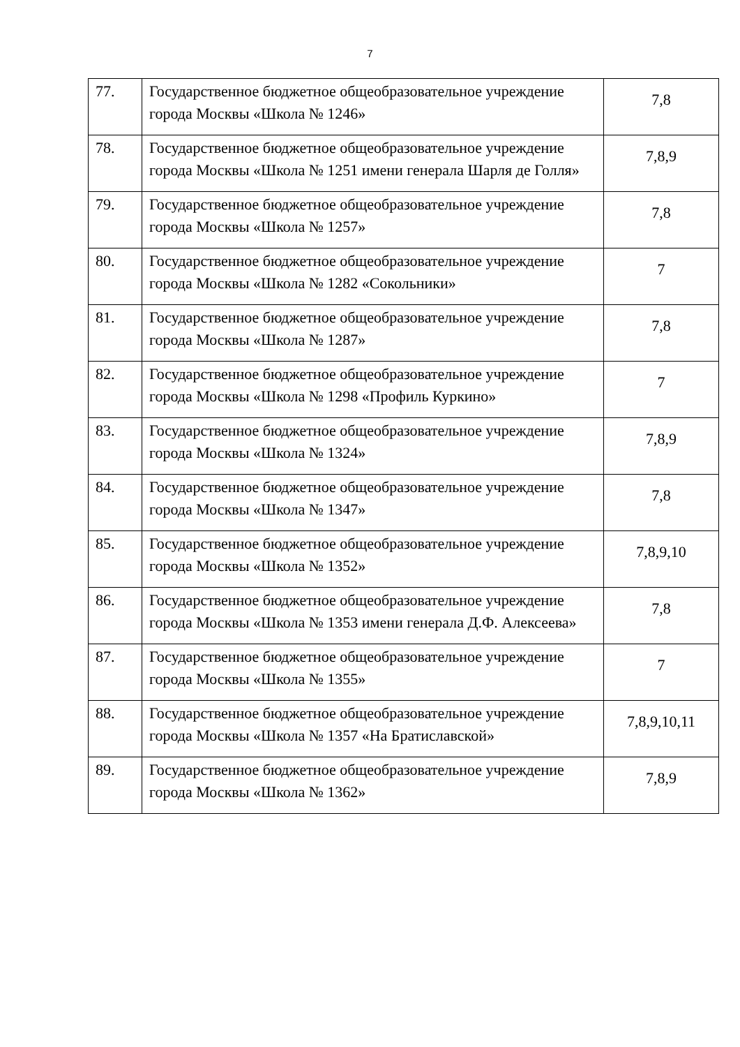7
| 77. | Государственное бюджетное общеобразовательное учреждение города Москвы «Школа № 1246» | 7,8 |
| 78. | Государственное бюджетное общеобразовательное учреждение города Москвы «Школа № 1251 имени генерала Шарля де Голля» | 7,8,9 |
| 79. | Государственное бюджетное общеобразовательное учреждение города Москвы «Школа № 1257» | 7,8 |
| 80. | Государственное бюджетное общеобразовательное учреждение города Москвы «Школа № 1282 «Сокольники» | 7 |
| 81. | Государственное бюджетное общеобразовательное учреждение города Москвы «Школа № 1287» | 7,8 |
| 82. | Государственное бюджетное общеобразовательное учреждение города Москвы «Школа № 1298 «Профиль Куркино» | 7 |
| 83. | Государственное бюджетное общеобразовательное учреждение города Москвы «Школа № 1324» | 7,8,9 |
| 84. | Государственное бюджетное общеобразовательное учреждение города Москвы «Школа № 1347» | 7,8 |
| 85. | Государственное бюджетное общеобразовательное учреждение города Москвы «Школа № 1352» | 7,8,9,10 |
| 86. | Государственное бюджетное общеобразовательное учреждение города Москвы «Школа № 1353 имени генерала Д.Ф. Алексеева» | 7,8 |
| 87. | Государственное бюджетное общеобразовательное учреждение города Москвы «Школа № 1355» | 7 |
| 88. | Государственное бюджетное общеобразовательное учреждение города Москвы «Школа № 1357 «На Братиславской» | 7,8,9,10,11 |
| 89. | Государственное бюджетное общеобразовательное учреждение города Москвы «Школа № 1362» | 7,8,9 |